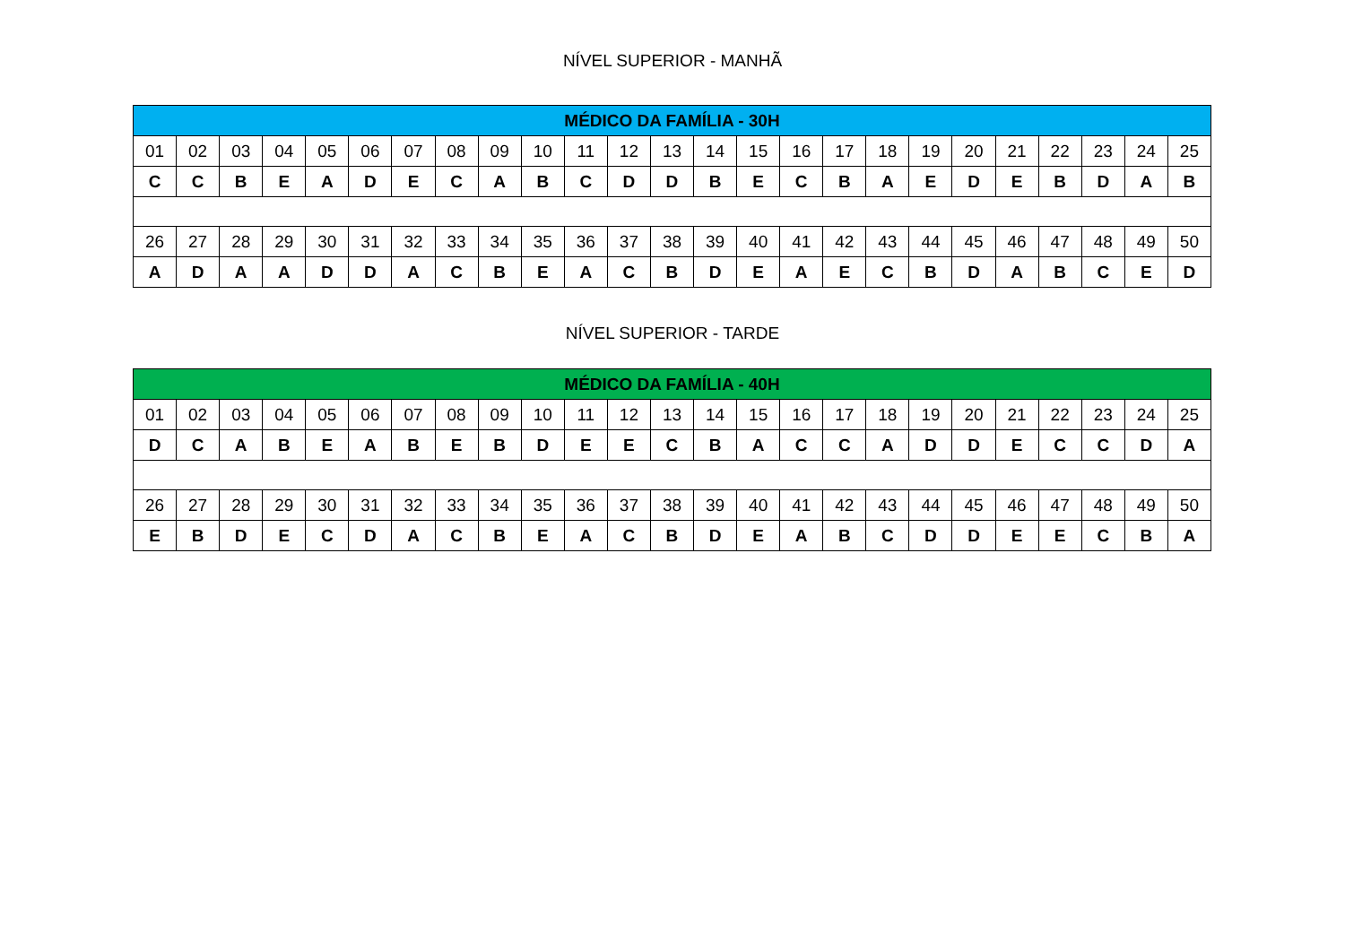NÍVEL SUPERIOR - MANHÃ
| MÉDICO DA FAMÍLIA - 30H | | | | | | | | | | | | | | | | | | | | | | | | |
| --- | --- | --- | --- | --- | --- | --- | --- | --- | --- | --- | --- | --- | --- | --- | --- | --- | --- | --- | --- | --- | --- | --- | --- | --- |
| 01 | 02 | 03 | 04 | 05 | 06 | 07 | 08 | 09 | 10 | 11 | 12 | 13 | 14 | 15 | 16 | 17 | 18 | 19 | 20 | 21 | 22 | 23 | 24 | 25 |
| C | C | B | E | A | D | E | C | A | B | C | D | D | B | E | C | B | A | E | D | E | B | D | A | B |
| 26 | 27 | 28 | 29 | 30 | 31 | 32 | 33 | 34 | 35 | 36 | 37 | 38 | 39 | 40 | 41 | 42 | 43 | 44 | 45 | 46 | 47 | 48 | 49 | 50 |
| A | D | A | A | D | D | A | C | B | E | A | C | B | D | E | A | E | C | B | D | A | B | C | E | D |
NÍVEL SUPERIOR - TARDE
| MÉDICO DA FAMÍLIA - 40H | | | | | | | | | | | | | | | | | | | | | | | | |
| --- | --- | --- | --- | --- | --- | --- | --- | --- | --- | --- | --- | --- | --- | --- | --- | --- | --- | --- | --- | --- | --- | --- | --- | --- |
| 01 | 02 | 03 | 04 | 05 | 06 | 07 | 08 | 09 | 10 | 11 | 12 | 13 | 14 | 15 | 16 | 17 | 18 | 19 | 20 | 21 | 22 | 23 | 24 | 25 |
| D | C | A | B | E | A | B | E | B | D | E | E | C | B | A | C | C | A | D | D | E | C | C | D | A |
| 26 | 27 | 28 | 29 | 30 | 31 | 32 | 33 | 34 | 35 | 36 | 37 | 38 | 39 | 40 | 41 | 42 | 43 | 44 | 45 | 46 | 47 | 48 | 49 | 50 |
| E | B | D | E | C | D | A | C | B | E | A | C | B | D | E | A | B | C | D | D | E | E | C | B | A |